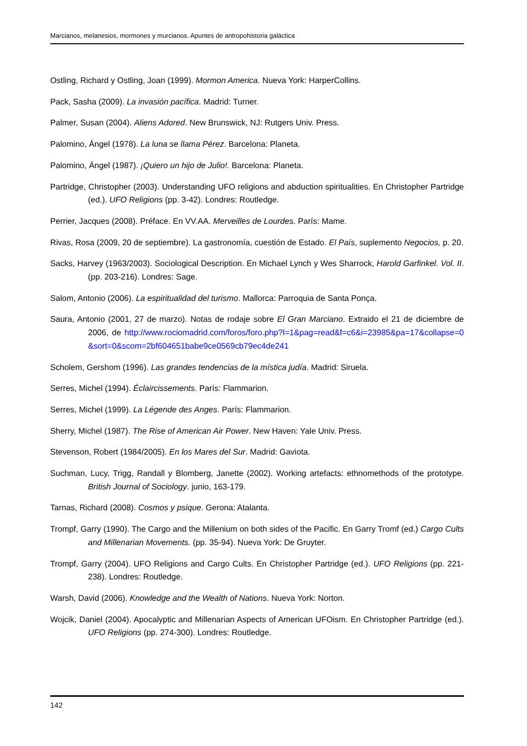Marcianos, melanesios, mormones y murcianos. Apuntes de antropohistoria galáctica
Ostling, Richard y Ostling, Joan (1999). Mormon America. Nueva York: HarperCollins.
Pack, Sasha (2009). La invasión pacífica. Madrid: Turner.
Palmer, Susan (2004). Aliens Adored. New Brunswick, NJ: Rutgers Univ. Press.
Palomino, Ángel (1978). La luna se llama Pérez. Barcelona: Planeta.
Palomino, Ángel (1987). ¡Quiero un hijo de Julio!. Barcelona: Planeta.
Partridge, Christopher (2003). Understanding UFO religions and abduction spiritualities. En Christopher Partridge (ed.). UFO Religions (pp. 3-42). Londres: Routledge.
Perrier, Jacques (2008). Préface. En VV.AA. Merveilles de Lourdes. París: Mame.
Rivas, Rosa (2009, 20 de septiembre). La gastronomía, cuestión de Estado. El País, suplemento Negocios, p. 20.
Sacks, Harvey (1963/2003). Sociological Description. En Michael Lynch y Wes Sharrock, Harold Garfinkel. Vol. II. (pp. 203-216). Londres: Sage.
Salom, Antonio (2006). La espiritualidad del turismo. Mallorca: Parroquia de Santa Ponça.
Saura, Antonio (2001, 27 de marzo). Notas de rodaje sobre El Gran Marciano. Extraido el 21 de diciembre de 2006, de http://www.rociomadrid.com/foros/foro.php?l=1&pag=read&f=c6&i=23985&pa=17&collapse=0&sort=0&scom=2bf604651babe9ce0569cb79ec4de241
Scholem, Gershom (1996). Las grandes tendencias de la mística judía. Madrid: Siruela.
Serres, Michel (1994). Éclaircissements. París: Flammarion.
Serres, Michel (1999). La Légende des Anges. París: Flammarion.
Sherry, Michel (1987). The Rise of American Air Power. New Haven: Yale Univ. Press.
Stevenson, Robert (1984/2005). En los Mares del Sur. Madrid: Gaviota.
Suchman, Lucy, Trigg, Randall y Blomberg, Janette (2002). Working artefacts: ethnomethods of the prototype. British Journal of Sociology. junio, 163-179.
Tarnas, Richard (2008). Cosmos y psique. Gerona: Atalanta.
Trompf, Garry (1990). The Cargo and the Millenium on both sides of the Pacific. En Garry Tromf (ed.) Cargo Cults and Millenarian Movements. (pp. 35-94). Nueva York: De Gruyter.
Trompf, Garry (2004). UFO Religions and Cargo Cults. En Christopher Partridge (ed.). UFO Religions (pp. 221-238). Londres: Routledge.
Warsh, David (2006). Knowledge and the Wealth of Nations. Nueva York: Norton.
Wojcik, Daniel (2004). Apocalyptic and Millenarian Aspects of American UFOism. En Christopher Partridge (ed.). UFO Religions (pp. 274-300). Londres: Routledge.
142